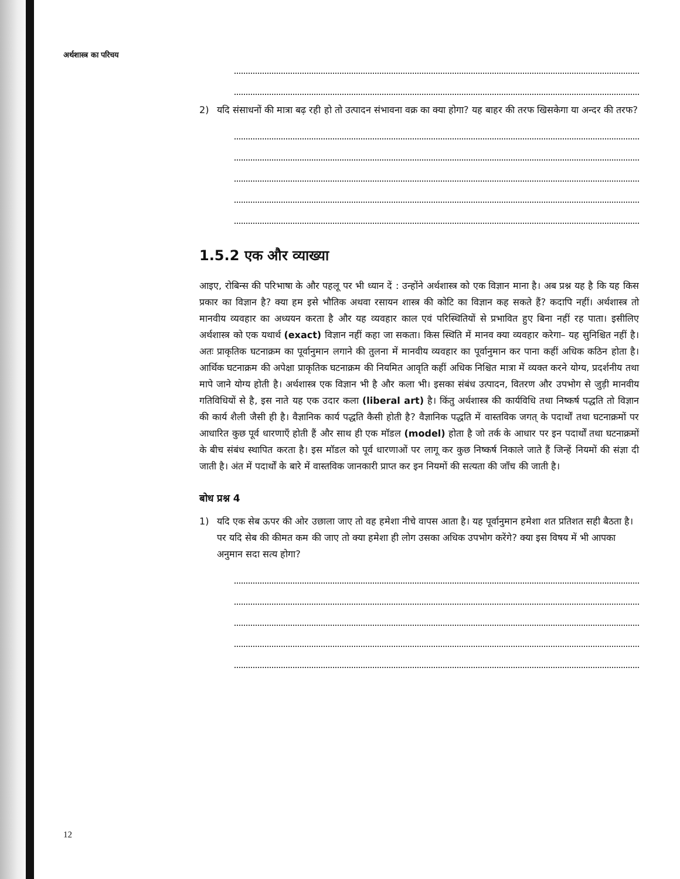अर्थशास्त्र का परिचय
2) यदि संसाधनों की मात्रा बढ़ रही हो तो उत्पादन संभावना वक्र का क्या होगा? यह बाहर की तरफ खिसकेगा या अन्दर की तरफ?
1.5.2 एक और व्याख्या
आइए, रोबिन्स की परिभाषा के और पहलू पर भी ध्यान दें : उन्होंने अर्थशास्त्र को एक विज्ञान माना है। अब प्रश्न यह है कि यह किस प्रकार का विज्ञान है? क्या हम इसे भौतिक अथवा रसायन शास्त्र की कोटि का विज्ञान कह सकते हैं? कदापि नहीं। अर्थशास्त्र तो मानवीय व्यवहार का अध्ययन करता है और यह व्यवहार काल एवं परिस्थितियों से प्रभावित हुए बिना नहीं रह पाता। इसीलिए अर्थशास्त्र को एक यथार्थ (exact) विज्ञान नहीं कहा जा सकता। किस स्थिति में मानव क्या व्यवहार करेगा– यह सुनिश्चित नहीं है। अतः प्राकृतिक घटनाक्रम का पूर्वानुमान लगाने की तुलना में मानवीय व्यवहार का पूर्वानुमान कर पाना कहीं अधिक कठिन होता है। आर्थिक घटनाक्रम की अपेक्षा प्राकृतिक घटनाक्रम की नियमित आवृति कहीं अधिक निश्चित मात्रा में व्यक्त करने योग्य, प्रदर्शनीय तथा मापे जाने योग्य होती है। अर्थशास्त्र एक विज्ञान भी है और कला भी। इसका संबंध उत्पादन, वितरण और उपभोग से जुड़ी मानवीय गतिविधियों से है, इस नाते यह एक उदार कला (liberal art) है। किंतु अर्थशास्त्र की कार्यविधि तथा निष्कर्ष पद्धति तो विज्ञान की कार्य शैली जैसी ही है। वैज्ञानिक कार्य पद्धति कैसी होती है? वैज्ञानिक पद्धति में वास्तविक जगत् के पदार्थों तथा घटनाक्रमों पर आधारित कुछ पूर्व धारणाएँ होती हैं और साथ ही एक मॉडल (model) होता है जो तर्क के आधार पर इन पदार्थों तथा घटनाक्रमों के बीच संबंध स्थापित करता है। इस मॉडल को पूर्व धारणाओं पर लागू कर कुछ निष्कर्ष निकाले जाते हैं जिन्हें नियमों की संज्ञा दी जाती है। अंत में पदार्थों के बारे में वास्तविक जानकारी प्राप्त कर इन नियमों की सत्यता की जाँच की जाती है।
बोध प्रश्न 4
1) यदि एक सेब ऊपर की ओर उछाला जाए तो वह हमेशा नीचे वापस आता है। यह पूर्वानुमान हमेशा शत प्रतिशत सही बैठता है। पर यदि सेब की कीमत कम की जाए तो क्या हमेशा ही लोग उसका अधिक उपभोग करेंगे? क्या इस विषय में भी आपका अनुमान सदा सत्य होगा?
12